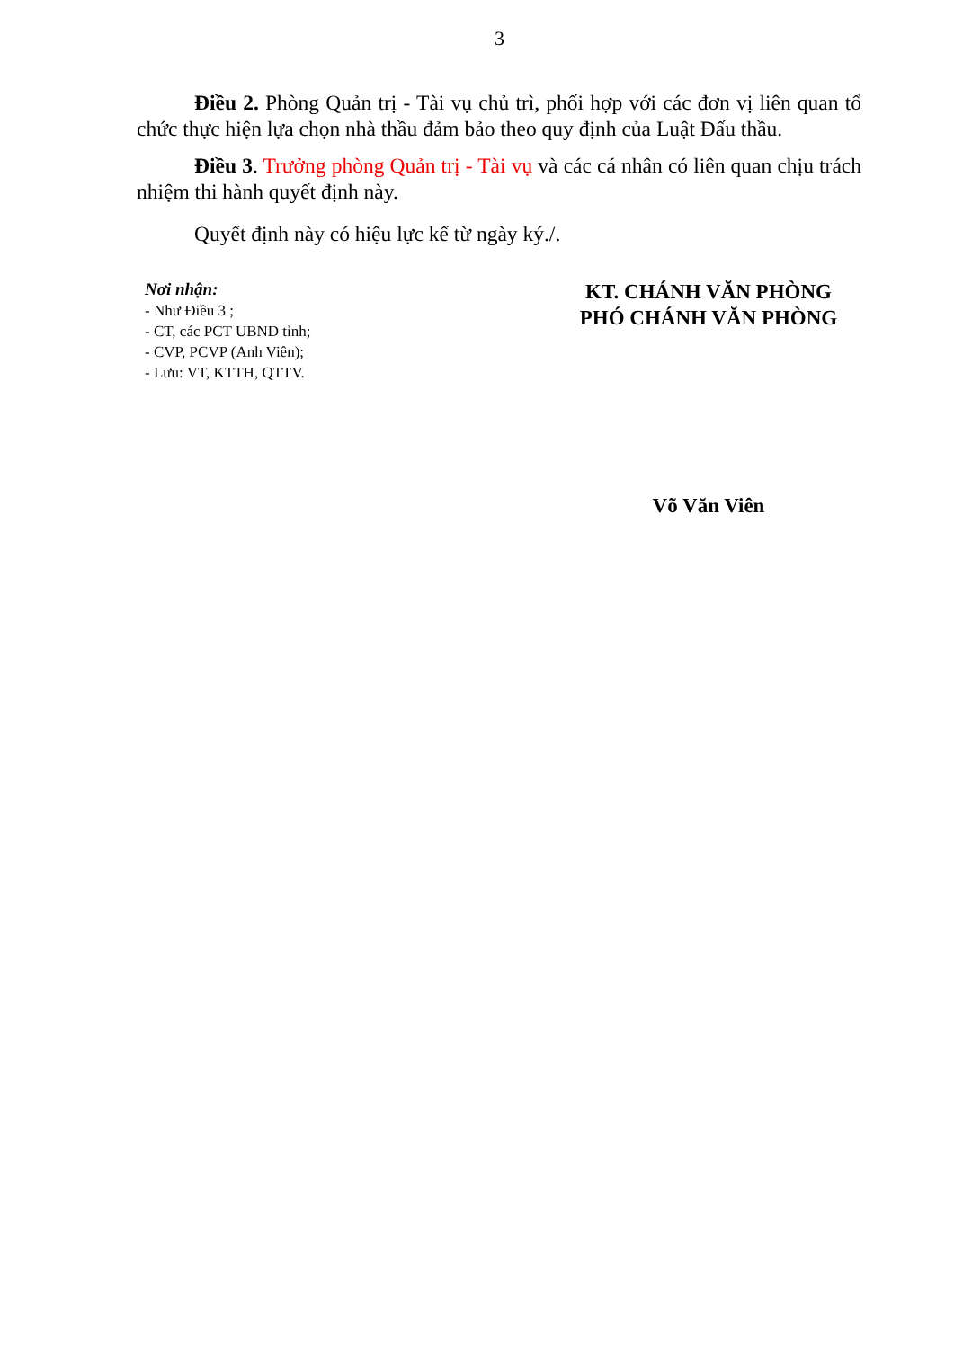3
Điều 2. Phòng Quản trị - Tài vụ chủ trì, phối hợp với các đơn vị liên quan tổ chức thực hiện lựa chọn nhà thầu đảm bảo theo quy định của Luật Đấu thầu.
Điều 3. Trưởng phòng Quản trị - Tài vụ và các cá nhân có liên quan chịu trách nhiệm thi hành quyết định này.
Quyết định này có hiệu lực kể từ ngày ký./.
Nơi nhận:
- Như Điều 3 ;
- CT, các PCT UBND tỉnh;
- CVP, PCVP (Anh Viên);
- Lưu: VT, KTTH, QTTV.
KT. CHÁNH VĂN PHÒNG
PHÓ CHÁNH VĂN PHÒNG
Võ Văn Viên